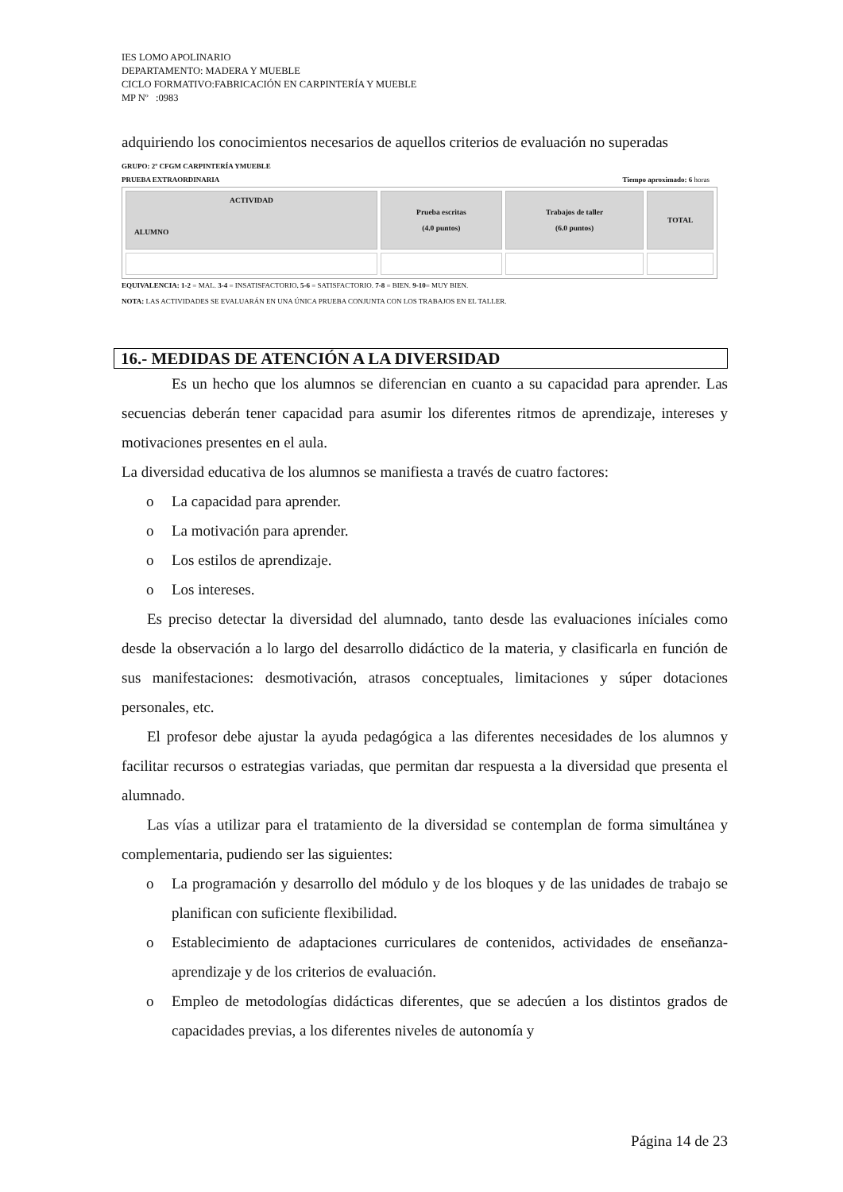IES LOMO APOLINARIO
DEPARTAMENTO: MADERA Y MUEBLE
CICLO FORMATIVO:FABRICACIÓN EN CARPINTERÍA Y MUEBLE
MP Nº :0983
adquiriendo los conocimientos necesarios de aquellos criterios de evaluación no superadas
GRUPO: 2º CFGM CARPINTERÍA YMUEBLE
PRUEBA EXTRAORDINARIA Tiempo aproximado: 6 horas
| ACTIVIDAD ALUMNO | Prueba escritas (4.0 puntos) | Trabajos de taller (6.0 puntos) | TOTAL |
| --- | --- | --- | --- |
EQUIVALENCIA: 1-2 = MAL. 3-4 = INSATISFACTORIO. 5-6 = SATISFACTORIO. 7-8 = BIEN. 9-10= MUY BIEN.
NOTA: LAS ACTIVIDADES SE EVALUARÁN EN UNA ÚNICA PRUEBA CONJUNTA CON LOS TRABAJOS EN EL TALLER.
16.- MEDIDAS DE ATENCIÓN A LA DIVERSIDAD
Es un hecho que los alumnos se diferencian en cuanto a su capacidad para aprender. Las secuencias deberán tener capacidad para asumir los diferentes ritmos de aprendizaje, intereses y motivaciones presentes en el aula.
La diversidad educativa de los alumnos se manifiesta a través de cuatro factores:
o La capacidad para aprender.
o La motivación para aprender.
o Los estilos de aprendizaje.
o Los intereses.
Es preciso detectar la diversidad del alumnado, tanto desde las evaluaciones iníciales como desde la observación a lo largo del desarrollo didáctico de la materia, y clasificarla en función de sus manifestaciones: desmotivación, atrasos conceptuales, limitaciones y súper dotaciones personales, etc.
El profesor debe ajustar la ayuda pedagógica a las diferentes necesidades de los alumnos y facilitar recursos o estrategias variadas, que permitan dar respuesta a la diversidad que presenta el alumnado.
Las vías a utilizar para el tratamiento de la diversidad se contemplan de forma simultánea y complementaria, pudiendo ser las siguientes:
o La programación y desarrollo del módulo y de los bloques y de las unidades de trabajo se planifican con suficiente flexibilidad.
o Establecimiento de adaptaciones curriculares de contenidos, actividades de enseñanza-aprendizaje y de los criterios de evaluación.
o Empleo de metodologías didácticas diferentes, que se adecúen a los distintos grados de capacidades previas, a los diferentes niveles de autonomía y
Página 14 de 23